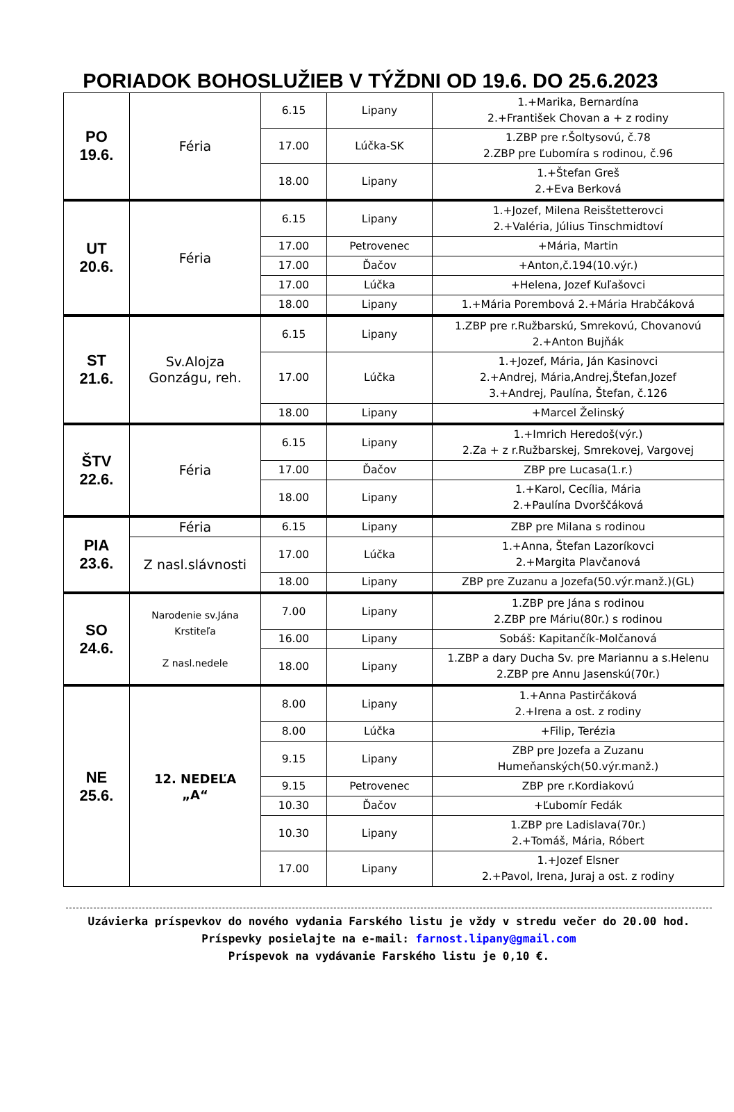PORIADOK BOHOSLUŽIEB V TÝŽDNI OD 19.6. DO 25.6.2023
| PO 19.6. | Féria | 6.15 | Lipany | 1.+Marika, Bernardína 2.+František Chovan a + z rodiny |
| | | 17.00 | Lúčka-SK | 1.ZBP pre r.Šoltysovú, č.78 2.ZBP pre Ľubomíra s rodinou, č.96 |
| | | 18.00 | Lipany | 1.+Štefan Greš 2.+Eva Berková |
| UT 20.6. | Féria | 6.15 | Lipany | 1.+Jozef, Milena Reisštetterovci 2.+Valéria, Július Tinschmidtoví |
| | | 17.00 | Petrovenec | +Mária, Martin |
| | | 17.00 | Ďačov | +Anton,č.194(10.výr.) |
| | | 17.00 | Lúčka | +Helena, Jozef Kuľašovci |
| | | 18.00 | Lipany | 1.+Mária Porembová 2.+Mária Hrabčáková |
| ST 21.6. | Sv.Alojza Gonzágu, reh. | 6.15 | Lipany | 1.ZBP pre r.Ružbarskú, Smrekovú, Chovanovú 2.+Anton Bujňák |
| | | 17.00 | Lúčka | 1.+Jozef, Mária, Ján Kasinovci 2.+Andrej, Mária,Andrej,Štefan,Jozef 3.+Andrej, Paulína, Štefan, č.126 |
| | | 18.00 | Lipany | +Marcel Želinský |
| ŠTV 22.6. | Féria | 6.15 | Lipany | 1.+Imrich Heredoš(výr.) 2.Za + z r.Ružbarskej, Smrekovej, Vargovej |
| | | 17.00 | Ďačov | ZBP pre Lucasa(1.r.) |
| | | 18.00 | Lipany | 1.+Karol, Cecília, Mária 2.+Paulína Dvorščáková |
| PIA 23.6. | Féria | 6.15 | Lipany | ZBP pre Milana s rodinou |
| | Z nasl.slávnosti | 17.00 | Lúčka | 1.+Anna, Štefan Lazoríkovci 2.+Margita Plavčanová |
| | | 18.00 | Lipany | ZBP pre Zuzanu a Jozefa(50.výr.manž.)(GL) |
| SO 24.6. | Narodenie sv.Jána Krstiteľa Z nasl.nedele | 7.00 | Lipany | 1.ZBP pre Jána s rodinou 2.ZBP pre Máriu(80r.) s rodinou |
| | | 16.00 | Lipany | Sobáš: Kapitančík-Molčanová |
| | | 18.00 | Lipany | 1.ZBP a dary Ducha Sv. pre Mariannu a s.Helenu 2.ZBP pre Annu Jasenskú(70r.) |
| NE 25.6. | 12. NEDEĽA „A“ | 8.00 | Lipany | 1.+Anna Pastirčáková 2.+Irena a ost. z rodiny |
| | | 8.00 | Lúčka | +Filip, Terézia |
| | | 9.15 | Lipany | ZBP pre Jozefa a Zuzanu Humeňanských(50.výr.manž.) |
| | | 9.15 | Petrovenec | ZBP pre r.Kordiakovú |
| | | 10.30 | Ďačov | +Ľubomír Fedák |
| | | 10.30 | Lipany | 1.ZBP pre Ladislava(70r.) 2.+Tomáš, Mária, Róbert |
| | | 17.00 | Lipany | 1.+Jozef Elsner 2.+Pavol, Irena, Juraj a ost. z rodiny |
Uzávierka príspevkov do nového vydania Farského listu je vždy v stredu večer do 20.00 hod.
Príspevky posielajte na e-mail: farnost.lipany@gmail.com
Príspevok na vydávanie Farského listu je 0,10 €.